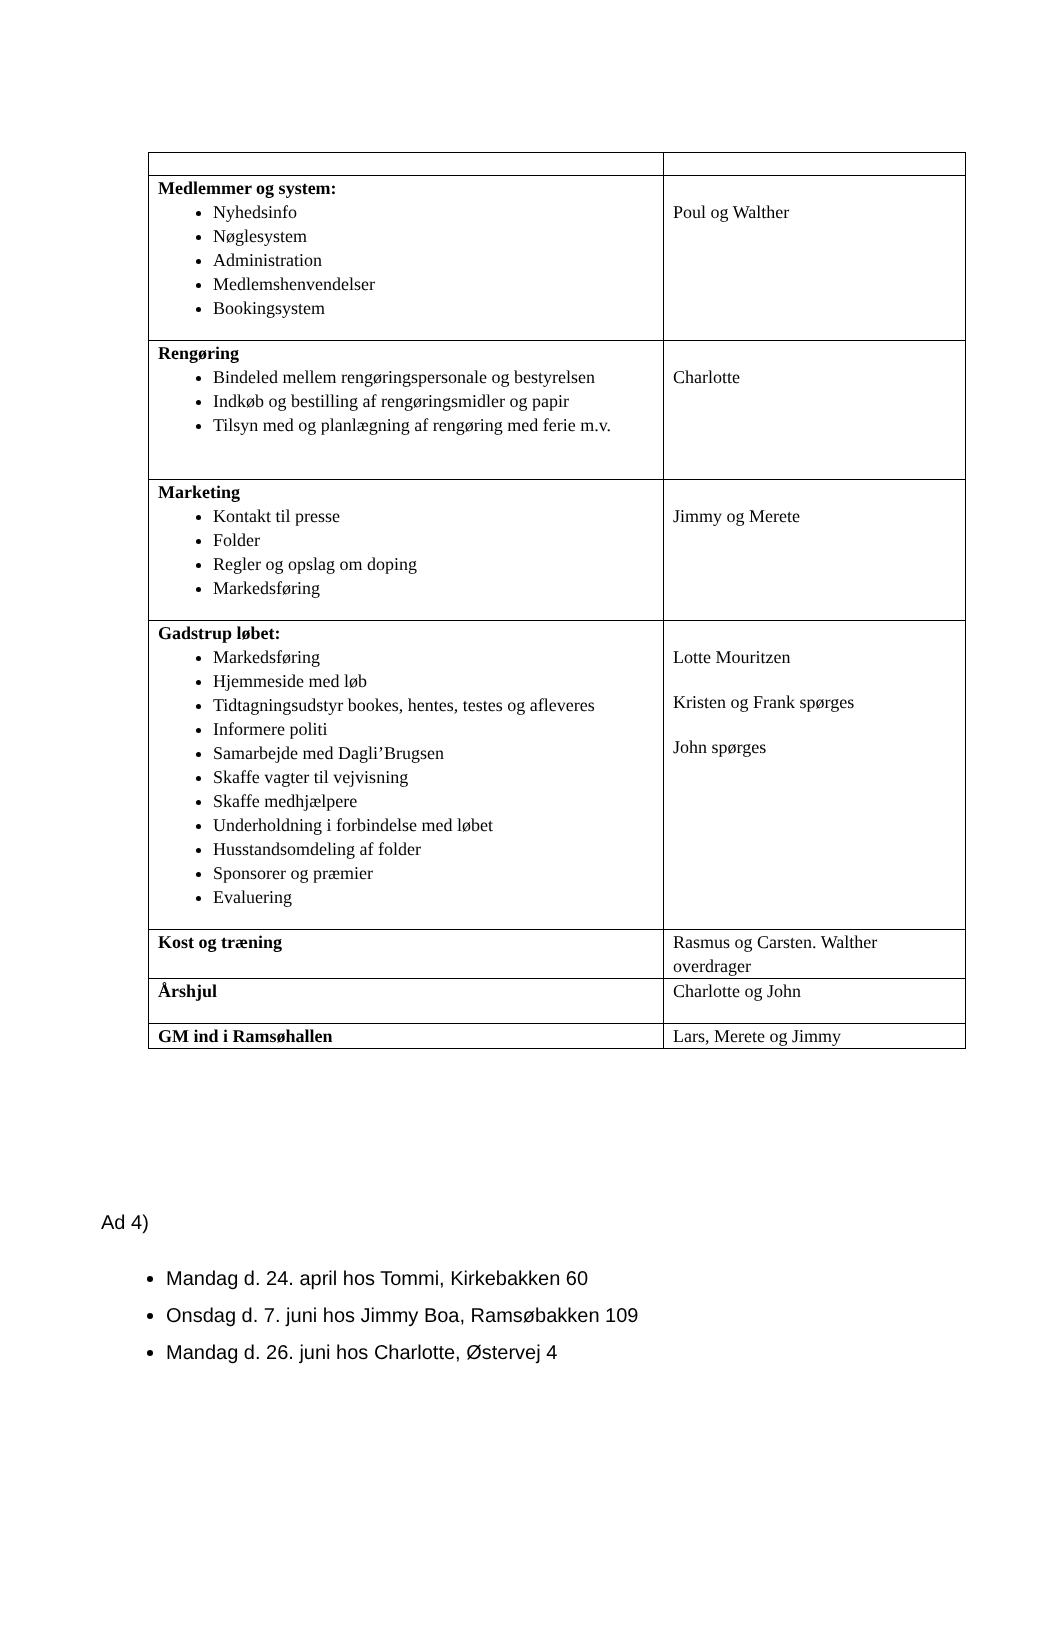| Medlemmer og system: Nyhedsinfo Nøglesystem Administration Medlemshenvendelser Bookingsystem | Poul og Walther |
| Rengøring Bindeled mellem rengøringspersonale og bestyrelsen Indkøb og bestilling af rengøringsmidler og papir Tilsyn med og planlægning af rengøring med ferie m.v. | Charlotte |
| Marketing Kontakt til presse Folder Regler og opslag om doping Markedsføring | Jimmy og Merete |
| Gadstrup løbet: Markedsføring Hjemmeside med løb Tidtagningsudstyr bookes, hentes, testes og afleveres Informere politi Samarbejde med Dagli’Brugsen Skaffe vagter til vejvisning Skaffe medhjælpere Underholdning i forbindelse med løbet Husstandsomdeling af folder Sponsorer og præmier Evaluering | Lotte Mouritzen Kristen og Frank spørges John spørges |
| Kost og træning | Rasmus og Carsten. Walther overdrager |
| Årshjul | Charlotte og John |
| GM ind i Ramsøhallen | Lars, Merete og Jimmy |
Ad 4)
Mandag d. 24. april hos Tommi, Kirkebakken 60
Onsdag d. 7. juni hos Jimmy Boa, Ramsøbakken 109
Mandag d. 26. juni hos Charlotte, Østervej 4